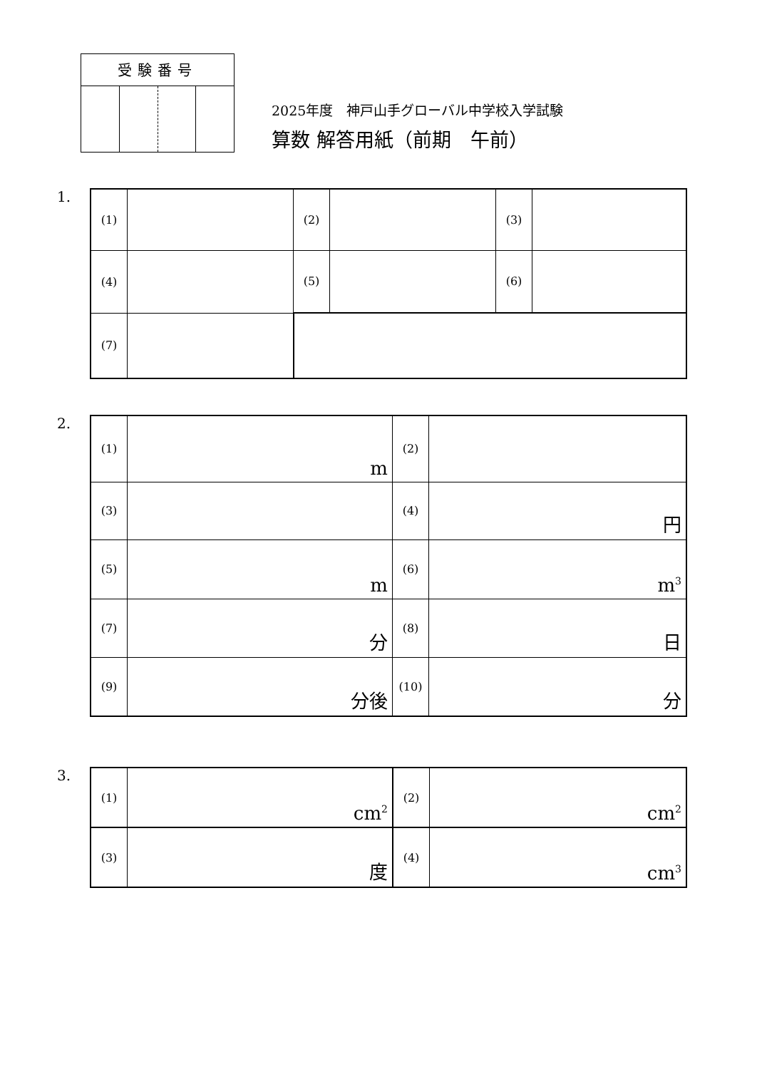| 受験番号 | | | |
| --- | --- | --- | --- |
2025年度　神戸山手グローバル中学校入学試験
算数 解答用紙（前期　午前）
1.
| (1) | | (2) | | (3) | |
| (4) | | (5) | | (6) | |
| (7) | | | | | |
2.
| (1) | m | (2) | |
| (3) | | (4) | 円 |
| (5) | m | (6) | m<sup>3</sup> |
| (7) | 分 | (8) | 日 |
| (9) | 分後 | (10) | 分 |
3.
| (1) | cm<sup>2</sup> | (2) | cm<sup>2</sup> |
| (3) | 度 | (4) | cm<sup>3</sup> |